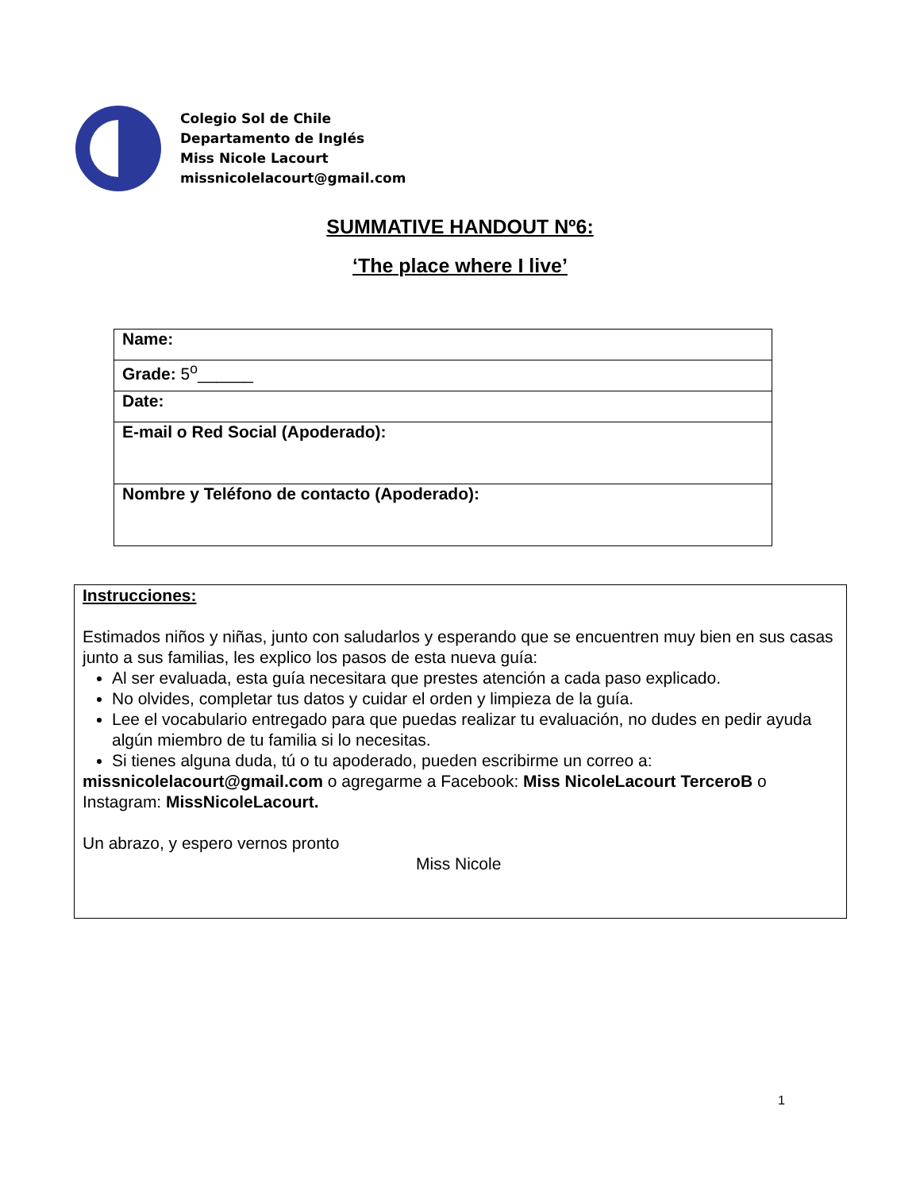Colegio Sol de Chile
Departamento de Inglés
Miss Nicole Lacourt
missnicolelacourt@gmail.com
SUMMATIVE HANDOUT Nº6:
‘The place where I live’
| Name: |
| Grade: 5<sup>o</sup>______ |
| Date: |
| E-mail o Red Social (Apoderado): |
| Nombre y Teléfono de contacto (Apoderado): |
Instrucciones:
Estimados niños y niñas, junto con saludarlos y esperando que se encuentren muy bien en sus casas junto a sus familias, les explico los pasos de esta nueva guía:
Al ser evaluada, esta guía necesitara que prestes atención a cada paso explicado.
No olvides, completar tus datos y cuidar el orden y limpieza de la guía.
Lee el vocabulario entregado para que puedas realizar tu evaluación, no dudes en pedir ayuda algún miembro de tu familia si lo necesitas.
Si tienes alguna duda, tú o tu apoderado, pueden escribirme un correo a:
missnicolelacourt@gmail.com o agregarme a Facebook: Miss NicoleLacourt TerceroB o Instagram: MissNicoleLacourt.
Un abrazo, y espero vernos pronto
Miss Nicole
1